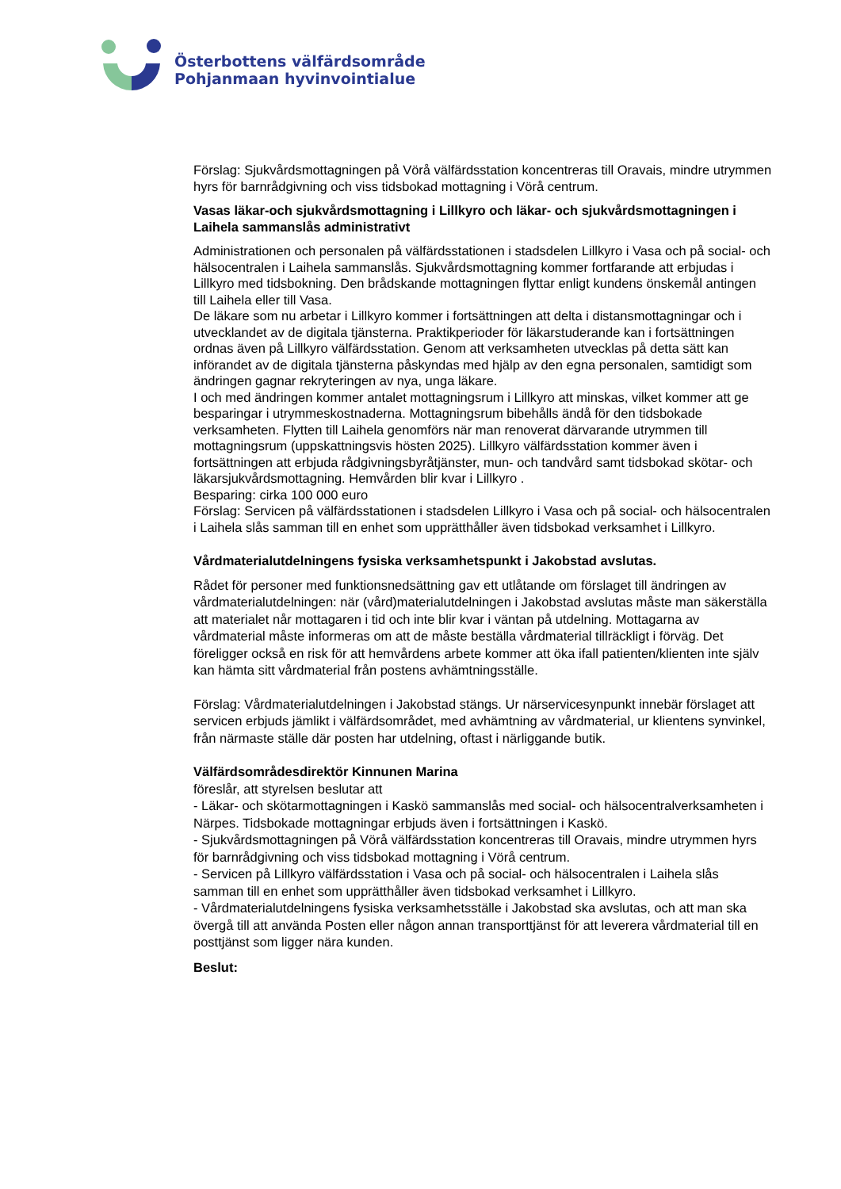Österbottens välfärdsområde
Pohjanmaan hyvinvointialue
Förslag: Sjukvårdsmottagningen på Vörå välfärdsstation koncentreras till Oravais, mindre utrymmen hyrs för barnrådgivning och viss tidsbokad mottagning i Vörå centrum.
Vasas läkar-och sjukvårdsmottagning i Lillkyro och läkar- och sjukvårdsmottagningen i Laihela sammanslås administrativt
Administrationen och personalen på välfärdsstationen i stadsdelen Lillkyro i Vasa och på social- och hälsocentralen i Laihela sammanslås. Sjukvårdsmottagning kommer fortfarande att erbjudas i Lillkyro med tidsbokning. Den brådskande mottagningen flyttar enligt kundens önskemål antingen till Laihela eller till Vasa.
De läkare som nu arbetar i Lillkyro kommer i fortsättningen att delta i distansmottagningar och i utvecklandet av de digitala tjänsterna. Praktikperioder för läkarstuderande kan i fortsättningen ordnas även på Lillkyro välfärdsstation. Genom att verksamheten utvecklas på detta sätt kan införandet av de digitala tjänsterna påskyndas med hjälp av den egna personalen, samtidigt som ändringen gagnar rekryteringen av nya, unga läkare.
I och med ändringen kommer antalet mottagningsrum i Lillkyro att minskas, vilket kommer att ge besparingar i utrymmeskostnaderna. Mottagningsrum bibehålls ändå för den tidsbokade verksamheten. Flytten till Laihela genomförs när man renoverat därvarande utrymmen till mottagningsrum (uppskattningsvis hösten 2025). Lillkyro välfärdsstation kommer även i fortsättningen att erbjuda rådgivningsbyråtjänster, mun- och tandvård samt tidsbokad skötar- och läkarsjukvårdsmottagning. Hemvården blir kvar i Lillkyro .
Besparing: cirka 100 000 euro
Förslag: Servicen på välfärdsstationen i stadsdelen Lillkyro i Vasa och på social- och hälsocentralen i Laihela slås samman till en enhet som upprätthåller även tidsbokad verksamhet i Lillkyro.
Vårdmaterialutdelningens fysiska verksamhetspunkt i Jakobstad avslutas.
Rådet för personer med funktionsnedsättning gav ett utlåtande om förslaget till ändringen av vårdmaterialutdelningen: när (vård)materialutdelningen i Jakobstad avslutas måste man säkerställa att materialet når mottagaren i tid och inte blir kvar i väntan på utdelning. Mottagarna av vårdmaterial måste informeras om att de måste beställa vårdmaterial tillräckligt i förväg. Det föreligger också en risk för att hemvårdens arbete kommer att öka ifall patienten/klienten inte själv kan hämta sitt vårdmaterial från postens avhämtningsställe.
Förslag: Vårdmaterialutdelningen i Jakobstad stängs. Ur närservicesynpunkt innebär förslaget att servicen erbjuds jämlikt i välfärdsområdet, med avhämtning av vårdmaterial, ur klientens synvinkel, från närmaste ställe där posten har utdelning, oftast i närliggande butik.
Välfärdsområdesdirektör Kinnunen Marina
föreslår, att styrelsen beslutar att
- Läkar- och skötarmottagningen i Kaskö sammanslås med social- och hälsocentralverksamheten i Närpes. Tidsbokade mottagningar erbjuds även i fortsättningen i Kaskö.
- Sjukvårdsmottagningen på Vörå välfärdsstation koncentreras till Oravais, mindre utrymmen hyrs för barnrådgivning och viss tidsbokad mottagning i Vörå centrum.
- Servicen på Lillkyro välfärdsstation i Vasa och på social- och hälsocentralen i Laihela slås samman till en enhet som upprätthåller även tidsbokad verksamhet i Lillkyro.
- Vårdmaterialutdelningens fysiska verksamhetsställe i Jakobstad ska avslutas, och att man ska övergå till att använda Posten eller någon annan transporttjänst för att leverera vårdmaterial till en posttjänst som ligger nära kunden.
Beslut: